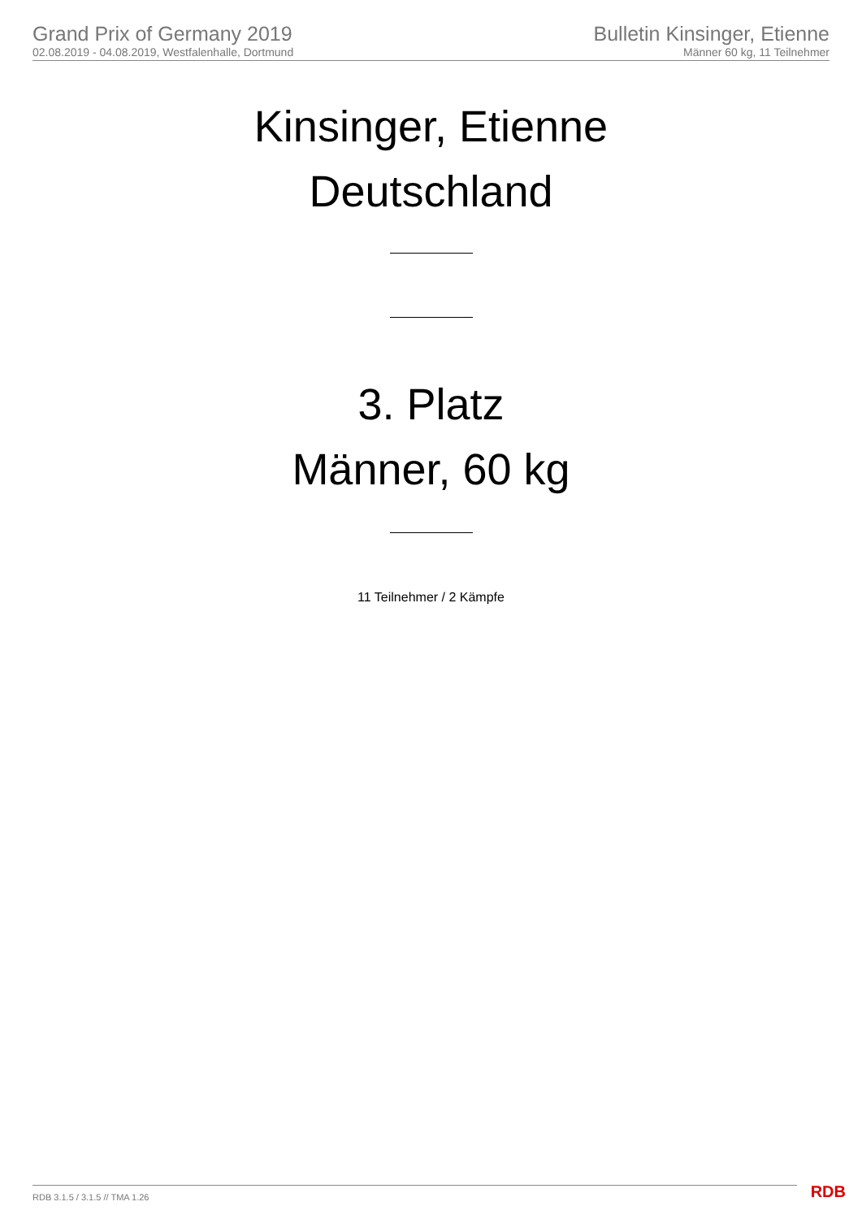Grand Prix of Germany 2019
02.08.2019 - 04.08.2019, Westfalenhalle, Dortmund
Bulletin Kinsinger, Etienne
Männer 60 kg, 11 Teilnehmer
Kinsinger, Etienne
Deutschland
3. Platz
Männer, 60 kg
11 Teilnehmer / 2 Kämpfe
RDB 3.1.5 / 3.1.5 // TMA 1.26 RDB